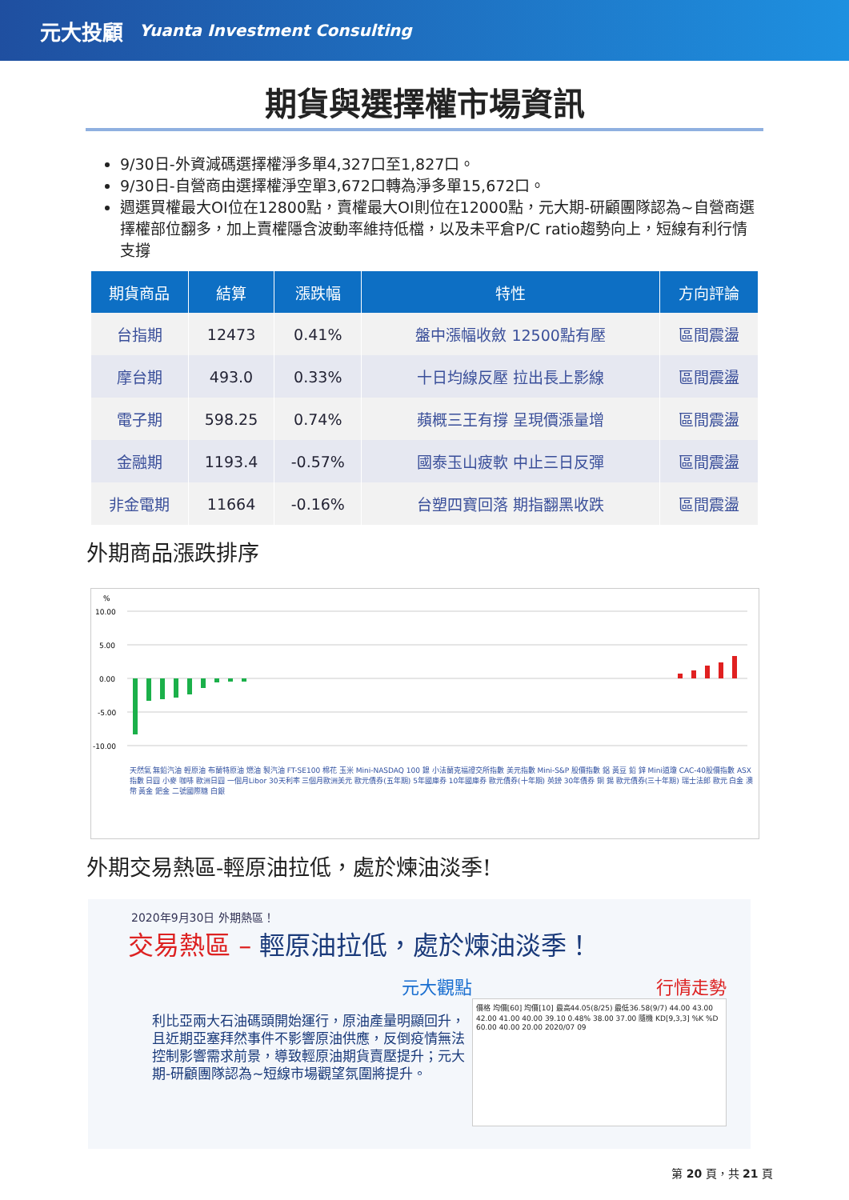元大投顧 Yuanta Investment Consulting
期貨與選擇權市場資訊
9/30日-外資減碼選擇權淨多單4,327口至1,827口。
9/30日-自營商由選擇權淨空單3,672口轉為淨多單15,672口。
週選買權最大OI位在12800點，賣權最大OI則位在12000點，元大期-研顧團隊認為~自營商選擇權部位翻多，加上賣權隱含波動率維持低檔，以及未平倉P/C ratio趨勢向上，短線有利行情支撐
| 期貨商品 | 結算 | 漲跌幅 | 特性 | 方向評論 |
| --- | --- | --- | --- | --- |
| 台指期 | 12473 | 0.41% | 盤中漲幅收斂 12500點有壓 | 區間震盪 |
| 摩台期 | 493.0 | 0.33% | 十日均線反壓 拉出長上影線 | 區間震盪 |
| 電子期 | 598.25 | 0.74% | 蘋概三王有撐 呈現價漲量增 | 區間震盪 |
| 金融期 | 1193.4 | -0.57% | 國泰玉山疲軟 中止三日反彈 | 區間震盪 |
| 非金電期 | 11664 | -0.16% | 台塑四寶回落 期指翻黑收跌 | 區間震盪 |
外期商品漲跌排序
%
10.00
5.00
0.00
-5.00
-10.00
天然氣 無鉛汽油 輕原油 布蘭特原油 燃油 製汽油 FT-SE100 棉花 玉米 Mini-NASDAQ 100 鎳 小法蘭克福證交所指數 美元指數 Mini-S&P 股價指數 鋁 黃豆 鉛 鋅 Mini道瓊 CAC-40股價指數 ASX指數 日圓 小麥 咖啡 歐洲日圓 一個月Libor 30天利率 三個月歐洲美元 歐元債券(五年期) 5年國庫券 10年國庫券 歐元債券(十年期) 英鎊 30年債券 銅 錫 歐元債券(三十年期) 瑞士法郎 歐元 白金 澳幣 黃金 鈀金 二號國際糖 白銀
外期交易熱區-輕原油拉低，處於煉油淡季!
2020年9月30日 外期熱區！
交易熱區 – 輕原油拉低，處於煉油淡季！
元大觀點
利比亞兩大石油碼頭開始運行，原油產量明顯回升，且近期亞塞拜然事件不影響原油供應，反倒疫情無法控制影響需求前景，導致輕原油期貨賣壓提升；元大期-研顧團隊認為~短線市場觀望氛圍將提升。
行情走勢
價格 均價[60] 均價[10] 最高44.05(8/25) 最低36.58(9/7) 44.00 43.00 42.00 41.00 40.00 39.10 0.48% 38.00 37.00 隨機 KD[9,3,3] %K %D 60.00 40.00 20.00 2020/07 09
第 20 頁，共 21 頁